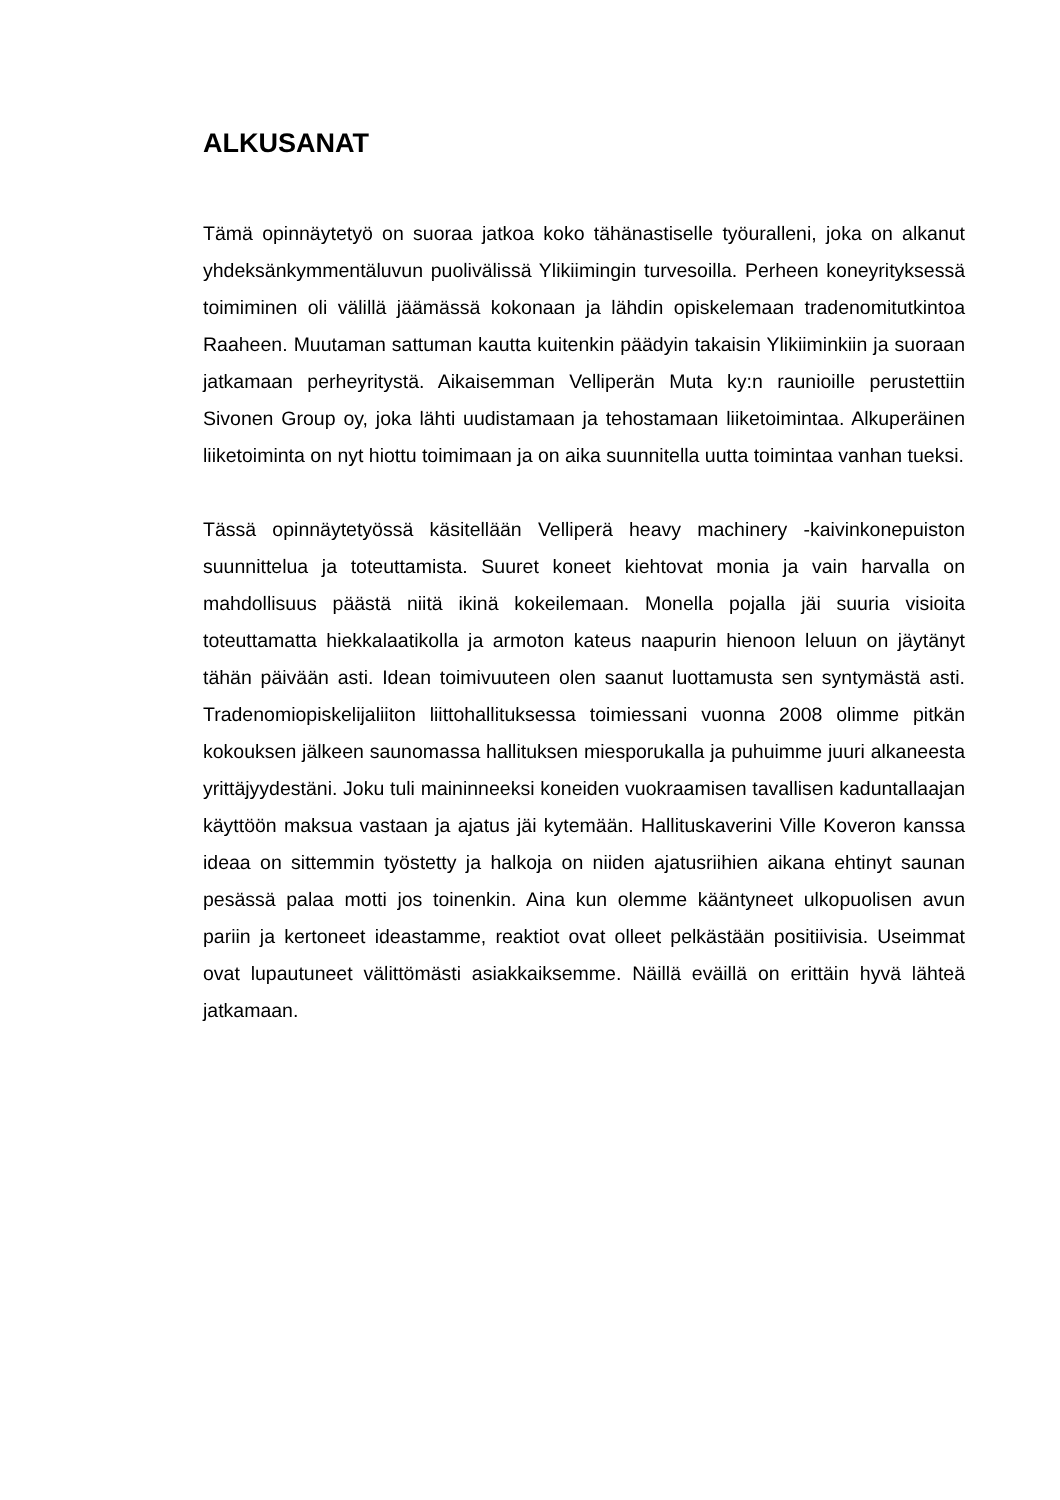ALKUSANAT
Tämä opinnäytetyö on suoraa jatkoa koko tähänastiselle työuralleni, joka on alkanut yhdeksänkymmentäluvun puolivälissä Ylikiimingin turvesoilla. Perheen koneyrityksessä toimiminen oli välillä jäämässä kokonaan ja lähdin opiskelemaan tradenomitutkintoa Raaheen. Muutaman sattuman kautta kuitenkin päädyin takaisin Ylikiiminkiin ja suoraan jatkamaan perheyritystä. Aikaisemman Velliperän Muta ky:n raunioille perustettiin Sivonen Group oy, joka lähti uudistamaan ja tehostamaan liiketoimintaa. Alkuperäinen liiketoiminta on nyt hiottu toimimaan ja on aika suunnitella uutta toimintaa vanhan tueksi.
Tässä opinnäytetyössä käsitellään Velliperä heavy machinery -kaivinkonepuiston suunnittelua ja toteuttamista. Suuret koneet kiehtovat monia ja vain harvalla on mahdollisuus päästä niitä ikinä kokeilemaan. Monella pojalla jäi suuria visioita toteuttamatta hiekkalaatikolla ja armoton kateus naapurin hienoon leluun on jäytänyt tähän päivään asti. Idean toimivuuteen olen saanut luottamusta sen syntymästä asti. Tradenomiopiskelijaliiton liittohallituksessa toimiessani vuonna 2008 olimme pitkän kokouksen jälkeen saunomassa hallituksen miesporukalla ja puhuimme juuri alkaneesta yrittäjyydestäni. Joku tuli maininneeksi koneiden vuokraamisen tavallisen kaduntallaajan käyttöön maksua vastaan ja ajatus jäi kytemään. Hallituskaverini Ville Koveron kanssa ideaa on sittemmin työstetty ja halkoja on niiden ajatusriihien aikana ehtinyt saunan pesässä palaa motti jos toinenkin. Aina kun olemme kääntyneet ulkopuolisen avun pariin ja kertoneet ideastamme, reaktiot ovat olleet pelkästään positiivisia. Useimmat ovat lupautuneet välittömästi asiakkaiksemme. Näillä eväillä on erittäin hyvä lähteä jatkamaan.